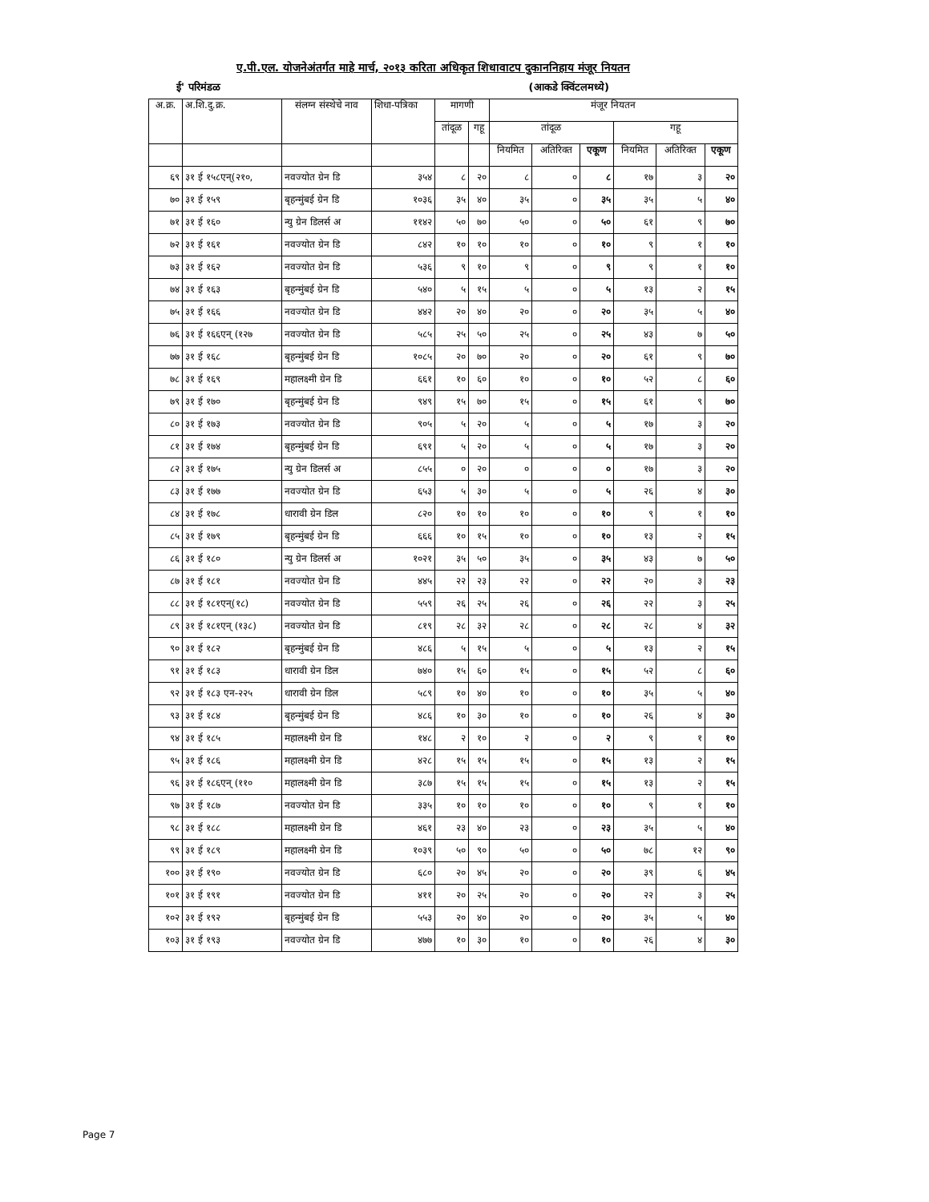ए.पी.एल. योजनेअंतर्गत माहे मार्च, २०१३ करिता अधिकृत शिधावाटप दुकाननिहाय मंजूर नियतन
ई' परिमंडळ (आकडे क्विंटलमध्ये)
| अ.क्र. | अ.शि.दु.क्र. | संलग्न संस्थेचे नाव | शिधा-पत्रिका | मागणी | | मंजूर नियतन | | | | | |
| --- | --- | --- | --- | --- | --- | --- | --- | --- | --- | --- | --- |
| | | | | तांदूळ | गहू | तांदूळ | | | गहू | | |
| | | | | | | नियमित | अतिरिक्त | एकूण | नियमित | अतिरिक्त | एकूण |
| ६९ | ३१ ई १५८एन्(२१०, | नवज्योत ग्रेन डि | ३५४ | ८ | २० | ८ | ० | ८ | १७ | ३ | २० |
| ७० | ३१ ई १५९ | बृहन्मुंबई ग्रेन डि | १०३६ | ३५ | ४० | ३५ | ० | ३५ | ३५ | ५ | ४० |
| ७१ | ३१ ई १६० | न्यु ग्रेन डिलर्स अ | ११४२ | ५० | ७० | ५० | ० | ५० | ६१ | ९ | ७० |
| ७२ | ३१ ई १६१ | नवज्योत ग्रेन डि | ८४२ | १० | १० | १० | ० | १० | ९ | १ | १० |
| ७३ | ३१ ई १६२ | नवज्योत ग्रेन डि | ५३६ | ९ | १० | ९ | ० | ९ | ९ | १ | १० |
| ७४ | ३१ ई १६३ | बृहन्मुंबई ग्रेन डि | ५४० | ५ | १५ | ५ | ० | ५ | १३ | २ | १५ |
| ७५ | ३१ ई १६६ | नवज्योत ग्रेन डि | ४४२ | २० | ४० | २० | ० | २० | ३५ | ५ | ४० |
| ७६ | ३१ ई १६६एन् (१२७ | नवज्योत ग्रेन डि | ५८५ | २५ | ५० | २५ | ० | २५ | ४३ | ७ | ५० |
| ७७ | ३१ ई १६८ | बृहन्मुंबई ग्रेन डि | १०८५ | २० | ७० | २० | ० | २० | ६१ | ९ | ७० |
| ७८ | ३१ ई १६९ | महालक्ष्मी ग्रेन डि | ६६१ | १० | ६० | १० | ० | १० | ५२ | ८ | ६० |
| ७९ | ३१ ई १७० | बृहन्मुंबई ग्रेन डि | ९४९ | १५ | ७० | १५ | ० | १५ | ६१ | ९ | ७० |
| ८० | ३१ ई १७३ | नवज्योत ग्रेन डि | ९०५ | ५ | २० | ५ | ० | ५ | १७ | ३ | २० |
| ८१ | ३१ ई १७४ | बृहन्मुंबई ग्रेन डि | ६९१ | ५ | २० | ५ | ० | ५ | १७ | ३ | २० |
| ८२ | ३१ ई १७५ | न्यु ग्रेन डिलर्स अ | ८५५ | ० | २० | ० | ० | ० | १७ | ३ | २० |
| ८३ | ३१ ई १७७ | नवज्योत ग्रेन डि | ६५३ | ५ | ३० | ५ | ० | ५ | २६ | ४ | ३० |
| ८४ | ३१ ई १७८ | धारावी ग्रेन डिल | ८२० | १० | १० | १० | ० | १० | ९ | १ | १० |
| ८५ | ३१ ई १७९ | बृहन्मुंबई ग्रेन डि | ६६६ | १० | १५ | १० | ० | १० | १३ | २ | १५ |
| ८६ | ३१ ई १८० | न्यु ग्रेन डिलर्स अ | १०२१ | ३५ | ५० | ३५ | ० | ३५ | ४३ | ७ | ५० |
| ८७ | ३१ ई १८१ | नवज्योत ग्रेन डि | ४४५ | २२ | २३ | २२ | ० | २२ | २० | ३ | २३ |
| ८८ | ३१ ई १८१एन्(१८) | नवज्योत ग्रेन डि | ५५९ | २६ | २५ | २६ | ० | २६ | २२ | ३ | २५ |
| ८९ | ३१ ई १८१एन् (१३८) | नवज्योत ग्रेन डि | ८१९ | २८ | ३२ | २८ | ० | २८ | २८ | ४ | ३२ |
| ९० | ३१ ई १८२ | बृहन्मुंबई ग्रेन डि | ४८६ | ५ | १५ | ५ | ० | ५ | १३ | २ | १५ |
| ९१ | ३१ ई १८३ | धारावी ग्रेन डिल | ७४० | १५ | ६० | १५ | ० | १५ | ५२ | ८ | ६० |
| ९२ | ३१ ई १८३ एन-२२५ | धारावी ग्रेन डिल | ५८९ | १० | ४० | १० | ० | १० | ३५ | ५ | ४० |
| ९३ | ३१ ई १८४ | बृहन्मुंबई ग्रेन डि | ४८६ | १० | ३० | १० | ० | १० | २६ | ४ | ३० |
| ९४ | ३१ ई १८५ | महालक्ष्मी ग्रेन डि | १४८ | २ | १० | २ | ० | २ | ९ | १ | १० |
| ९५ | ३१ ई १८६ | महालक्ष्मी ग्रेन डि | ४२८ | १५ | १५ | १५ | ० | १५ | १३ | २ | १५ |
| ९६ | ३१ ई १८६एन् (११० | महालक्ष्मी ग्रेन डि | ३८७ | १५ | १५ | १५ | ० | १५ | १३ | २ | १५ |
| ९७ | ३१ ई १८७ | नवज्योत ग्रेन डि | ३३५ | १० | १० | १० | ० | १० | ९ | १ | १० |
| ९८ | ३१ ई १८८ | महालक्ष्मी ग्रेन डि | ४६१ | २३ | ४० | २३ | ० | २३ | ३५ | ५ | ४० |
| ९९ | ३१ ई १८९ | महालक्ष्मी ग्रेन डि | १०३९ | ५० | ९० | ५० | ० | ५० | ७८ | १२ | ९० |
| १०० | ३१ ई १९० | नवज्योत ग्रेन डि | ६८० | २० | ४५ | २० | ० | २० | ३९ | ६ | ४५ |
| १०१ | ३१ ई १९१ | नवज्योत ग्रेन डि | ४११ | २० | २५ | २० | ० | २० | २२ | ३ | २५ |
| १०२ | ३१ ई १९२ | बृहन्मुंबई ग्रेन डि | ५५३ | २० | ४० | २० | ० | २० | ३५ | ५ | ४० |
| १०३ | ३१ ई १९३ | नवज्योत ग्रेन डि | ४७७ | १० | ३० | १० | ० | १० | २६ | ४ | ३० |
Page 7